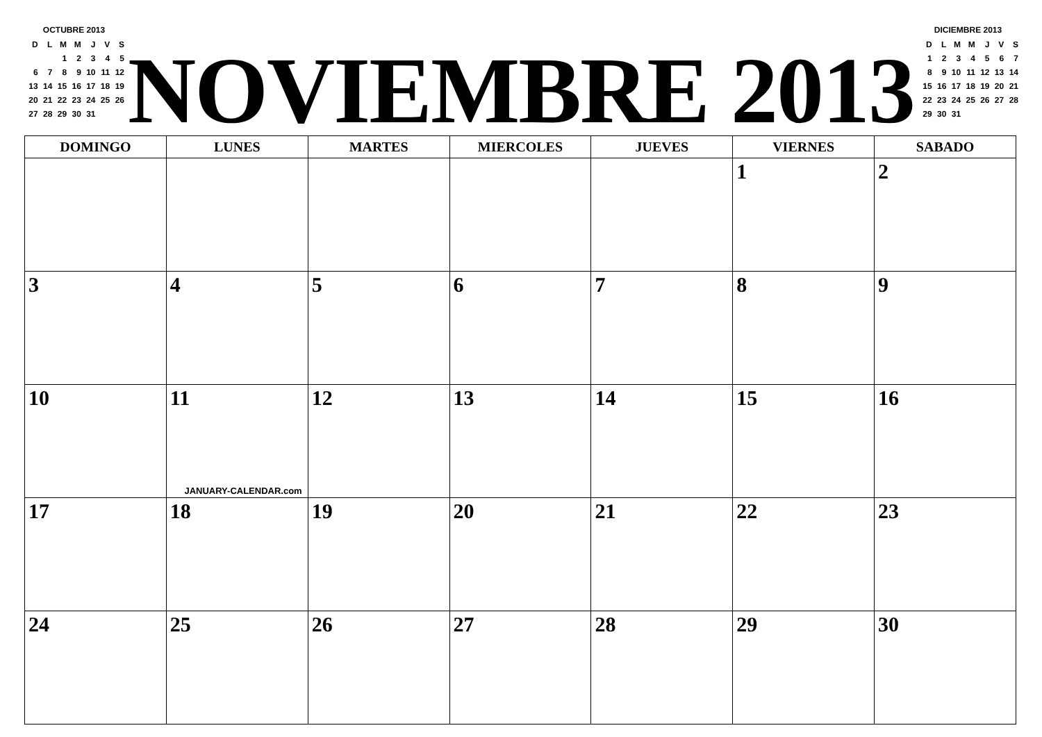OCTUBRE 2013
| D | L | M | M | J | V | S |
| | | 1 | 2 | 3 | 4 | 5 |
| 6 | 7 | 8 | 9 | 10 | 11 | 12 |
| 13 | 14 | 15 | 16 | 17 | 18 | 19 |
| 20 | 21 | 22 | 23 | 24 | 25 | 26 |
| 27 | 28 | 29 | 30 | 31 | | |
NOVIEMBRE 2013
DICIEMBRE 2013
| D | L | M | M | J | V | S |
| 1 | 2 | 3 | 4 | 5 | 6 | 7 |
| 8 | 9 | 10 | 11 | 12 | 13 | 14 |
| 15 | 16 | 17 | 18 | 19 | 20 | 21 |
| 22 | 23 | 24 | 25 | 26 | 27 | 28 |
| 29 | 30 | 31 | | | | |
| DOMINGO | LUNES | MARTES | MIERCOLES | JUEVES | VIERNES | SABADO |
| --- | --- | --- | --- | --- | --- | --- |
| | | | | | 1 | 2 |
| 3 | 4 | 5 | 6 | 7 | 8 | 9 |
| 10 | 11 JANUARY-CALENDAR.com | 12 | 13 | 14 | 15 | 16 |
| 17 | 18 | 19 | 20 | 21 | 22 | 23 |
| 24 | 25 | 26 | 27 | 28 | 29 | 30 |